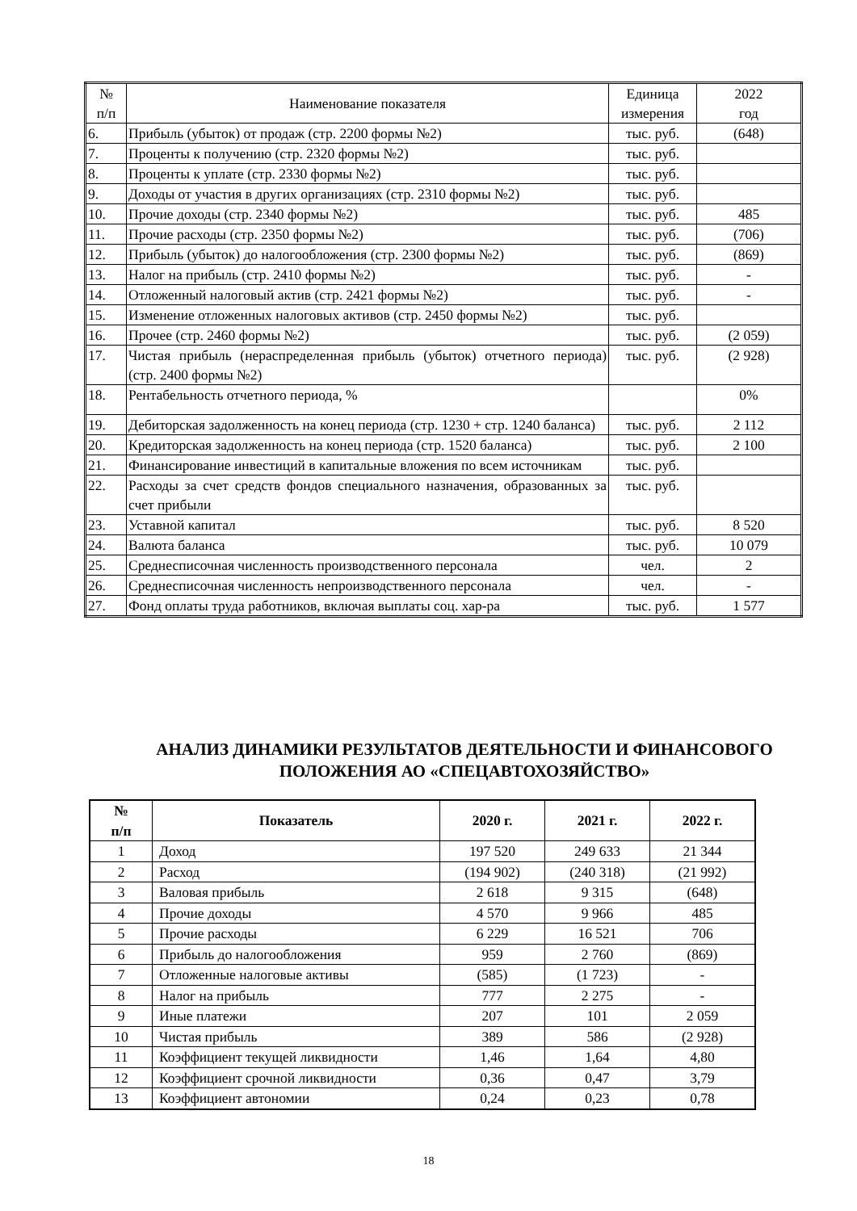| № п/п | Наименование показателя | Единица измерения | 2022 год |
| --- | --- | --- | --- |
| 6. | Прибыль (убыток) от продаж (стр. 2200 формы №2) | тыс. руб. | (648) |
| 7. | Проценты к получению (стр. 2320 формы №2) | тыс. руб. | |
| 8. | Проценты к уплате (стр. 2330 формы №2) | тыс. руб. | |
| 9. | Доходы от участия в других организациях (стр. 2310 формы №2) | тыс. руб. | |
| 10. | Прочие доходы (стр. 2340 формы №2) | тыс. руб. | 485 |
| 11. | Прочие расходы (стр. 2350 формы №2) | тыс. руб. | (706) |
| 12. | Прибыль (убыток) до налогообложения (стр. 2300 формы №2) | тыс. руб. | (869) |
| 13. | Налог на прибыль (стр. 2410 формы №2) | тыс. руб. | - |
| 14. | Отложенный налоговый актив (стр. 2421 формы №2) | тыс. руб. | - |
| 15. | Изменение отложенных налоговых активов (стр. 2450 формы №2) | тыс. руб. | |
| 16. | Прочее (стр. 2460 формы №2) | тыс. руб. | (2 059) |
| 17. | Чистая прибыль (нераспределенная прибыль (убыток) отчетного периода) (стр. 2400 формы №2) | тыс. руб. | (2 928) |
| 18. | Рентабельность отчетного периода, % | | 0% |
| 19. | Дебиторская задолженность на конец периода (стр. 1230 + стр. 1240 баланса) | тыс. руб. | 2 112 |
| 20. | Кредиторская задолженность на конец периода (стр. 1520 баланса) | тыс. руб. | 2 100 |
| 21. | Финансирование инвестиций в капитальные вложения по всем источникам | тыс. руб. | |
| 22. | Расходы за счет средств фондов специального назначения, образованных за счет прибыли | тыс. руб. | |
| 23. | Уставной капитал | тыс. руб. | 8 520 |
| 24. | Валюта баланса | тыс. руб. | 10 079 |
| 25. | Среднесписочная численность производственного персонала | чел. | 2 |
| 26. | Среднесписочная численность непроизводственного персонала | чел. | - |
| 27. | Фонд оплаты труда работников, включая выплаты соц. хар-ра | тыс. руб. | 1 577 |
АНАЛИЗ ДИНАМИКИ РЕЗУЛЬТАТОВ ДЕЯТЕЛЬНОСТИ И ФИНАНСОВОГО ПОЛОЖЕНИЯ АО «СПЕЦАВТОХОЗЯЙСТВО»
| № п/п | Показатель | 2020 г. | 2021 г. | 2022 г. |
| --- | --- | --- | --- | --- |
| 1 | Доход | 197 520 | 249 633 | 21 344 |
| 2 | Расход | (194 902) | (240 318) | (21 992) |
| 3 | Валовая прибыль | 2 618 | 9 315 | (648) |
| 4 | Прочие доходы | 4 570 | 9 966 | 485 |
| 5 | Прочие расходы | 6 229 | 16 521 | 706 |
| 6 | Прибыль до налогообложения | 959 | 2 760 | (869) |
| 7 | Отложенные налоговые активы | (585) | (1 723) | - |
| 8 | Налог на прибыль | 777 | 2 275 | - |
| 9 | Иные платежи | 207 | 101 | 2 059 |
| 10 | Чистая прибыль | 389 | 586 | (2 928) |
| 11 | Коэффициент текущей ликвидности | 1,46 | 1,64 | 4,80 |
| 12 | Коэффициент срочной ликвидности | 0,36 | 0,47 | 3,79 |
| 13 | Коэффициент автономии | 0,24 | 0,23 | 0,78 |
18